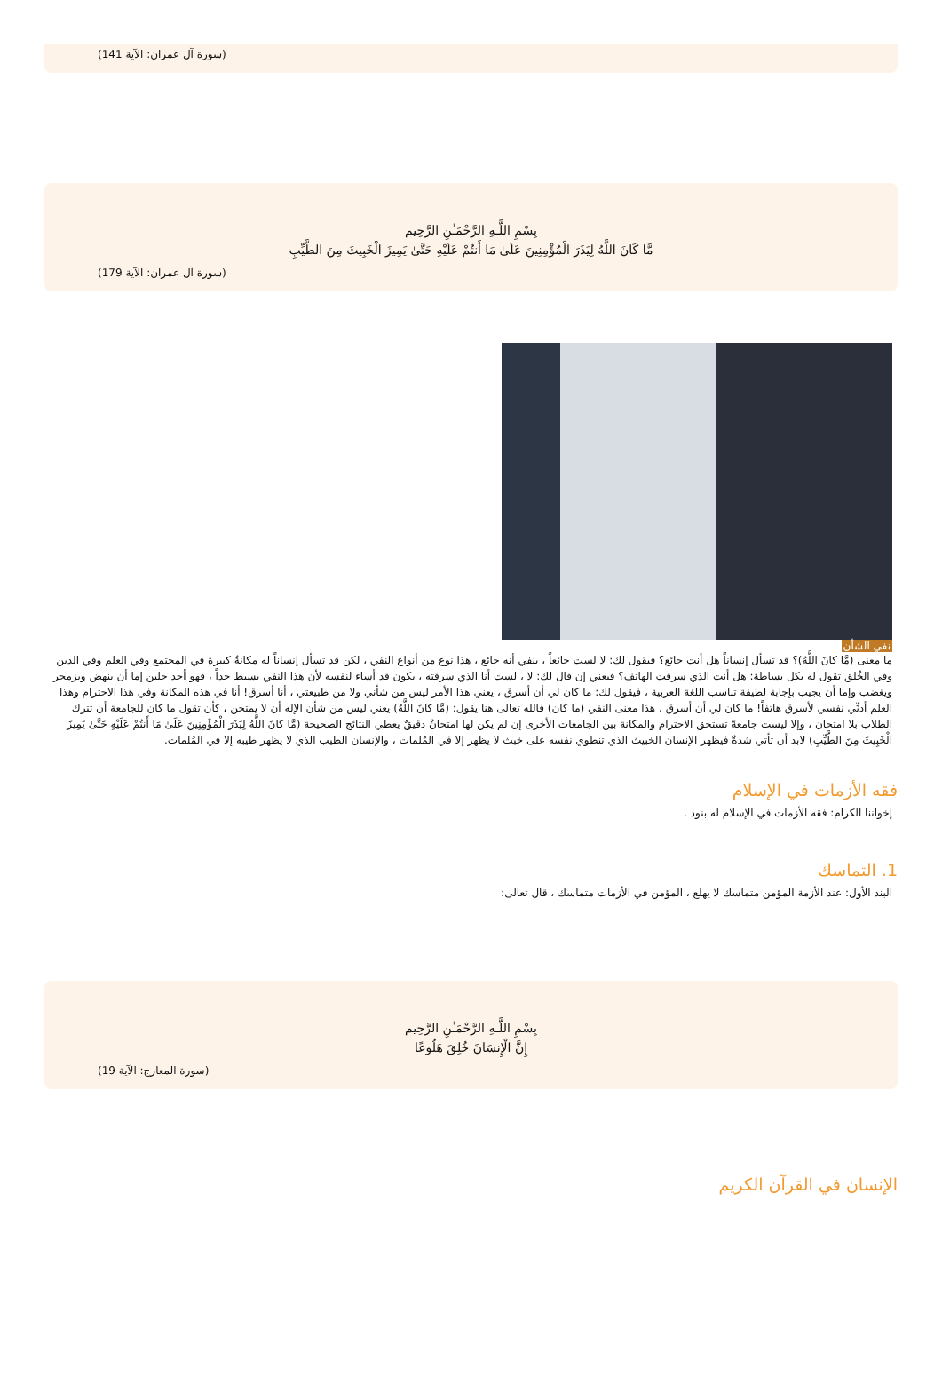(سورة آل عمران: الآية 141)
بِسْمِ اللَّـهِ الرَّحْمَـٰنِ الرَّحِيم
مَّا كَانَ اللَّهُ لِيَذَرَ الْمُؤْمِنِينَ عَلَىٰ مَا أَنتُمْ عَلَيْهِ حَتَّىٰ يَمِيزَ الْخَبِيثَ مِنَ الطَّيِّبِ
(سورة آل عمران: الآية 179)
نفي الشأن
ما معنى (مَّا كانَ اللَّهُ)؟ قد تسأل إنساناً هل أنت جائع؟ فيقول لك: لا لست جائعاً ، ينفي أنه جائع ، هذا نوع من أنواع النفي ، لكن قد تسأل إنساناً له مكانةٌ كبيرة في المجتمع وفي العلم وفي الدين وفي الخُلق تقول له بكل بساطة: هل أنت الذي سرقت الهاتف؟ فيعني إن قال لك: لا ، لست أنا الذي سرقته ، يكون قد أساء لنفسه لأن هذا النفي بسيط جداً ، فهو أحد حلين إما أن ينهض ويزمجر ويغضب وإما أن يجيب بإجابة لطيفة تناسب اللغة العربية ، فيقول لك: ما كان لي أن أسرق ، يعني هذا الأمر ليس من شأني ولا من طبيعتي ، أنا أسرق! أنا في هذه المكانة وفي هذا الاحترام وهذا العلم أدنِّي نفسي لأسرق هاتفاً! ما كان لي أن أسرق ، هذا معنى النفي (ما كان) فالله تعالى هنا يقول: (مَّا كانَ اللَّهُ) يعني ليس من شأن الإله أن لا يمتحن ، كأن تقول ما كان للجامعة أن تترك الطلاب بلا امتحان ، وإلا ليست جامعةً تستحق الاحترام والمكانة بين الجامعات الأخرى إن لم يكن لها امتحانٌ دقيقٌ يعطي النتائج الصحيحة (مَّا كانَ اللَّهُ لِيَذَرَ الْمُؤْمِنِينَ عَلَىٰ مَا أَنتُمْ عَلَيْهِ حَتَّىٰ يَمِيزَ الْخَبِيثَ مِنَ الطَّيِّبِ) لابد أن تأتي شدةٌ فيظهر الإنسان الخبيث الذي تنطوي نفسه على خبث لا يظهر إلا في المُلمات ، والإنسان الطيب الذي لا يظهر طيبه إلا في المُلمات.
فقه الأزمات في الإسلام
إخواننا الكرام: فقه الأزمات في الإسلام له بنود .
1. التماسك
البند الأول: عند الأزمة المؤمن متماسك لا يهلع ، المؤمن في الأزمات متماسك ، قال تعالى:
بِسْمِ اللَّـهِ الرَّحْمَـٰنِ الرَّحِيم
إِنَّ الْإِنسَانَ خُلِقَ هَلُوعًا
(سورة المعارج: الآية 19)
الإنسان في القرآن الكريم